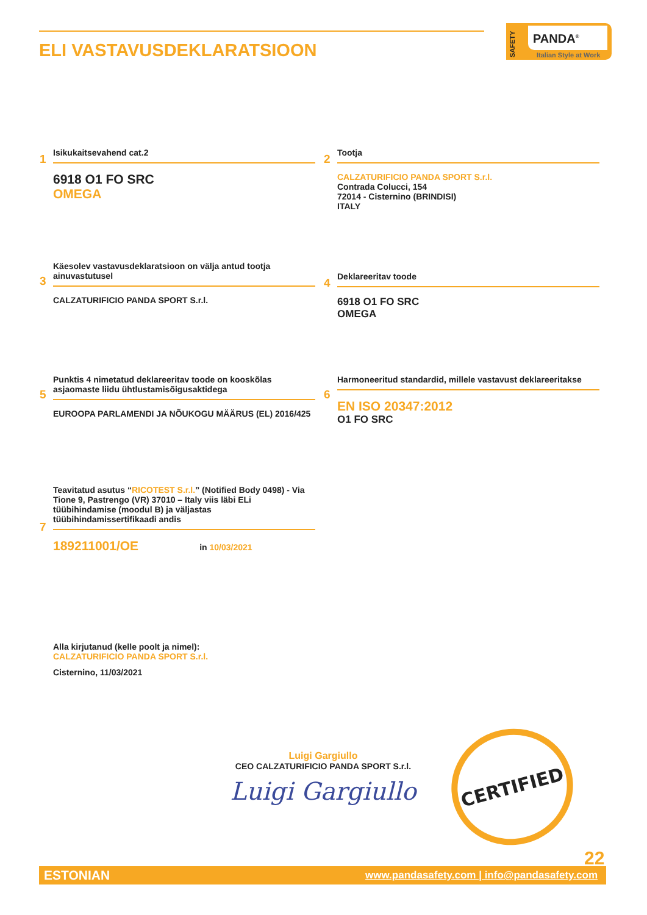ELI VASTAVUSDEKLARATSIOON
SAFETY
PANDA<sup>®</sup>
Italian Style at Work
1
Isikukaitsevahend cat.2
6918 O1 FO SRC
OMEGA
2
Tootja
CALZATURIFICIO PANDA SPORT S.r.l.
Contrada Colucci, 154
72014 - Cisternino (BRINDISI)
ITALY
3
Käesolev vastavusdeklaratsioon on välja antud tootja ainuvastutusel
CALZATURIFICIO PANDA SPORT S.r.l.
4
Deklareeritav toode
6918 O1 FO SRC
OMEGA
5
Punktis 4 nimetatud deklareeritav toode on kooskõlas asjaomaste liidu ühtlustamisõigusaktidega
EUROOPA PARLAMENDI JA NÕUKOGU MÄÄRUS (EL) 2016/425
6
Harmoneeritud standardid, millele vastavust deklareeritakse
EN ISO 20347:2012
O1 FO SRC
7
Teavitatud asutus “RICOTEST S.r.l.” (Notified Body 0498) - Via Tione 9, Pastrengo (VR) 37010 – Italy viis läbi ELi tüübihindamise (moodul B) ja väljastas tüübihindamissertifikaadi andis
189211001/OE in 10/03/2021
Alla kirjutanud (kelle poolt ja nimel):
CALZATURIFICIO PANDA SPORT S.r.l.
Cisternino, 11/03/2021
Luigi Gargiullo
CEO CALZATURIFICIO PANDA SPORT S.r.l.
Luigi Gargiullo
CERTIFIED
22
ESTONIAN www.pandasafety.com | info@pandasafety.com